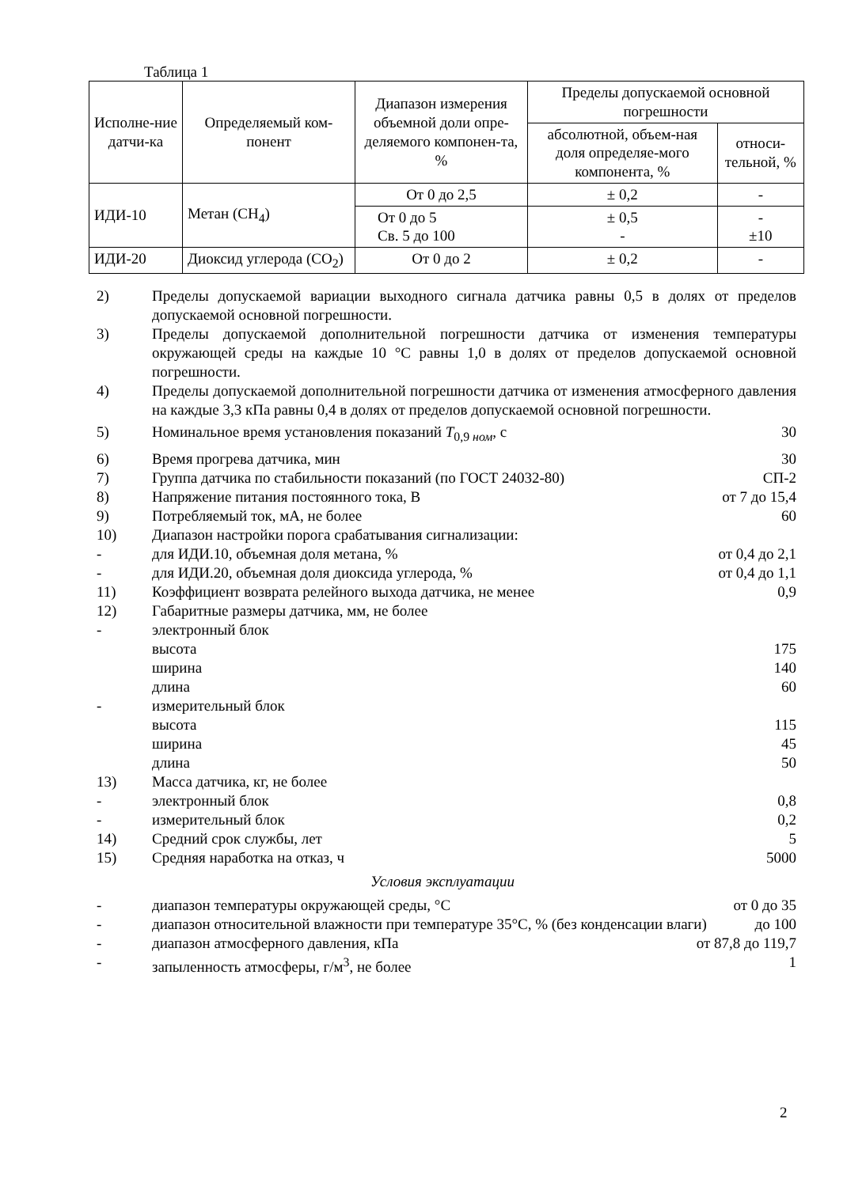Таблица 1
| Исполне-ние датчи-ка | Определяемый ком-понент | Диапазон измерения объемной доли опре-деляемого компонен-та, % | Пределы допускаемой основной погрешности | |
| --- | --- | --- | --- | --- |
| | | | абсолютной, объем-ная доля определяе-мого компонента, % | относи-тельной, % |
| ИДИ-10 | Метан (CH<sub>4</sub>) | От 0 до 2,5 | ± 0,2 | - |
| | | От 0 до 5 Св. 5 до 100 | ± 0,5 - | - ±10 |
| ИДИ-20 | Диоксид углерода (CO<sub>2</sub>) | От 0 до 2 | ± 0,2 | - |
2) Пределы допускаемой вариации выходного сигнала датчика равны 0,5 в долях от пределов допускаемой основной погрешности.
3) Пределы допускаемой дополнительной погрешности датчика от изменения температуры окружающей среды на каждые 10 °С равны 1,0 в долях от пределов допускаемой основной погрешности.
4) Пределы допускаемой дополнительной погрешности датчика от изменения атмосферного давления на каждые 3,3 кПа равны 0,4 в долях от пределов допускаемой основной погрешности.
5) Номинальное время установления показаний T<sub>0,9 ном</sub>, с 30
6) Время прогрева датчика, мин 30
7) Группа датчика по стабильности показаний (по ГОСТ 24032-80) СП-2
8) Напряжение питания постоянного тока, В от 7 до 15,4
9) Потребляемый ток, мА, не более 60
10) Диапазон настройки порога срабатывания сигнализации:
- для ИДИ.10, объемная доля метана, % от 0,4 до 2,1
- для ИДИ.20, объемная доля диоксида углерода, % от 0,4 до 1,1
11) Коэффициент возврата релейного выхода датчика, не менее 0,9
12) Габаритные размеры датчика, мм, не более
- электронный блок
высота 175
ширина 140
длина 60
- измерительный блок
высота 115
ширина 45
длина 50
13) Масса датчика, кг, не более
- электронный блок 0,8
- измерительный блок 0,2
14) Средний срок службы, лет 5
15) Средняя наработка на отказ, ч 5000
Условия эксплуатации
- диапазон температуры окружающей среды, °С от 0 до 35
- диапазон относительной влажности при температуре 35°С, % (без конденсации влаги) до 100
- диапазон атмосферного давления, кПа от 87,8 до 119,7
- запыленность атмосферы, г/м<sup>3</sup>, не более 1
2